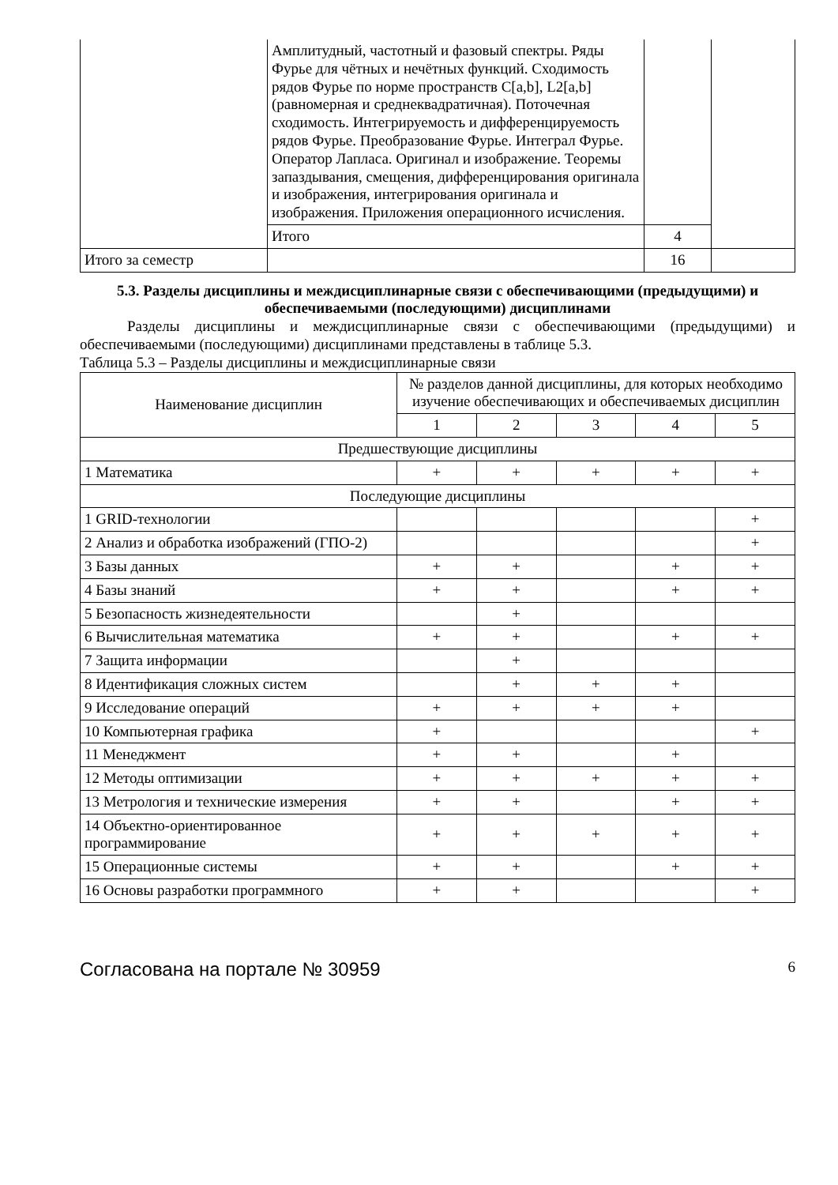| | Амплитудный, частотный и фазовый спектры. Ряды Фурье для чётных и нечётных функций. Сходимость рядов Фурье по норме пространств C[a,b], L2[a,b] (равномерная и среднеквадратичная). Поточечная сходимость. Интегрируемость и дифференцируемость рядов Фурье. Преобразование Фурье. Интеграл Фурье. Оператор Лапласа. Оригинал и изображение. Теоремы запаздывания, смещения, дифференцирования оригинала и изображения, интегрирования оригинала и изображения. Приложения операционного исчисления. | | |
| | Итого | 4 | |
| Итого за семестр | | 16 | |
5.3. Разделы дисциплины и междисциплинарные связи с обеспечивающими (предыдущими) и обеспечиваемыми (последующими) дисциплинами
Разделы дисциплины и междисциплинарные связи с обеспечивающими (предыдущими) и обеспечиваемыми (последующими) дисциплинами представлены в таблице 5.3.
Таблица 5.3 – Разделы дисциплины и междисциплинарные связи
| Наименование дисциплин | № разделов данной дисциплины, для которых необходимо изучение обеспечивающих и обеспечиваемых дисциплин | | | | |
| --- | --- | --- | --- | --- | --- |
| | 1 | 2 | 3 | 4 | 5 |
| Предшествующие дисциплины | | | | | |
| 1 Математика | + | + | + | + | + |
| Последующие дисциплины | | | | | |
| 1 GRID-технологии | | | | | + |
| 2 Анализ и обработка изображений (ГПО-2) | | | | | + |
| 3 Базы данных | + | + | | + | + |
| 4 Базы знаний | + | + | | + | + |
| 5 Безопасность жизнедеятельности | | + | | | |
| 6 Вычислительная математика | + | + | | + | + |
| 7 Защита информации | | + | | | |
| 8 Идентификация сложных систем | | + | + | + | |
| 9 Исследование операций | + | + | + | + | |
| 10 Компьютерная графика | + | | | | + |
| 11 Менеджмент | + | + | | + | |
| 12 Методы оптимизации | + | + | + | + | + |
| 13 Метрология и технические измерения | + | + | | + | + |
| 14 Объектно-ориентированное программирование | + | + | + | + | + |
| 15 Операционные системы | + | + | | + | + |
| 16 Основы разработки программного | + | + | | | + |
Согласована на портале № 30959 6